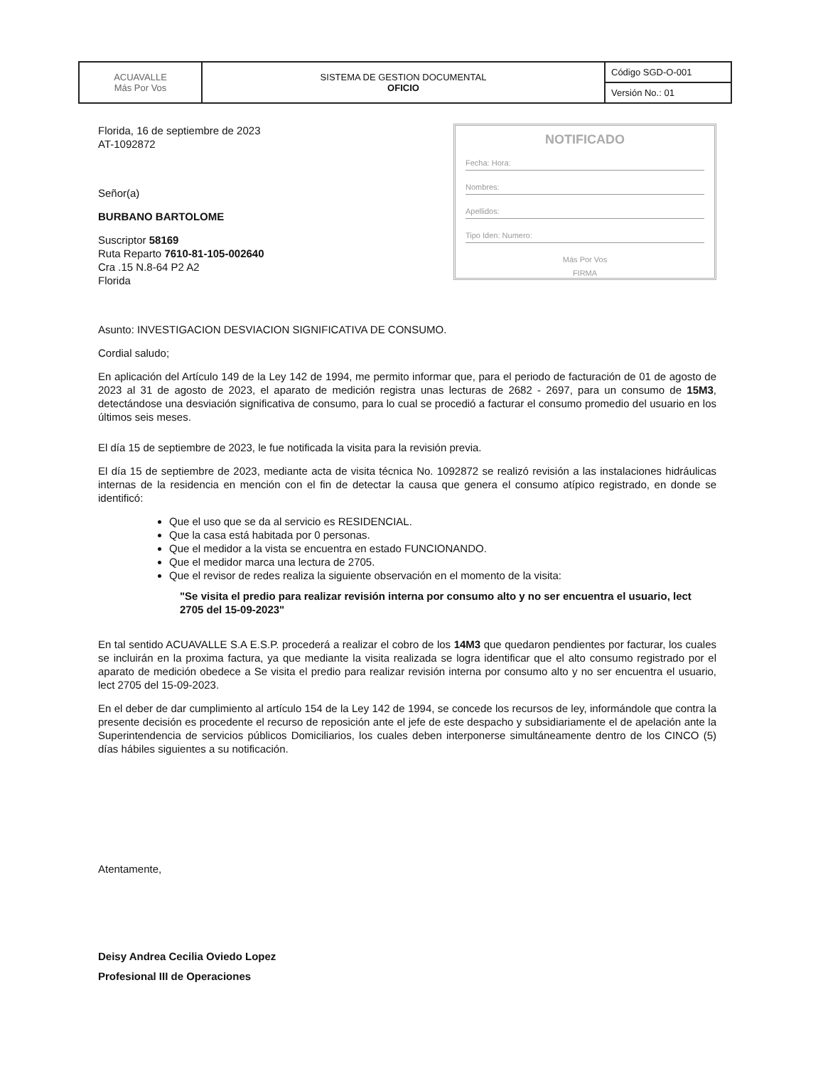| ACUAVALLE Más Por Vos | SISTEMA DE GESTION DOCUMENTAL OFICIO | Código SGD-O-001 |
| | | Versión No.: 01 |
Florida, 16 de septiembre de 2023
AT-1092872
Señor(a)
BURBANO BARTOLOME
Suscriptor 58169
Ruta Reparto 7610-81-105-002640
Cra .15 N.8-64 P2 A2
Florida
NOTIFICADO
Fecha: Hora:
Nombres:
Apellidos:
Tipo Iden: Numero:
Más Por Vos
FIRMA
Asunto: INVESTIGACION DESVIACION SIGNIFICATIVA DE CONSUMO.
Cordial saludo;
En aplicación del Artículo 149 de la Ley 142 de 1994, me permito informar que, para el periodo de facturación de 01 de agosto de 2023 al 31 de agosto de 2023, el aparato de medición registra unas lecturas de 2682 - 2697, para un consumo de 15M3, detectándose una desviación significativa de consumo, para lo cual se procedió a facturar el consumo promedio del usuario en los últimos seis meses.
El día 15 de septiembre de 2023, le fue notificada la visita para la revisión previa.
El día 15 de septiembre de 2023, mediante acta de visita técnica No. 1092872 se realizó revisión a las instalaciones hidráulicas internas de la residencia en mención con el fin de detectar la causa que genera el consumo atípico registrado, en donde se identificó:
Que el uso que se da al servicio es RESIDENCIAL.
Que la casa está habitada por 0 personas.
Que el medidor a la vista se encuentra en estado FUNCIONANDO.
Que el medidor marca una lectura de 2705.
Que el revisor de redes realiza la siguiente observación en el momento de la visita:
"Se visita el predio para realizar revisión interna por consumo alto y no ser encuentra el usuario, lect 2705 del 15-09-2023"
En tal sentido ACUAVALLE S.A E.S.P. procederá a realizar el cobro de los 14M3 que quedaron pendientes por facturar, los cuales se incluirán en la proxima factura, ya que mediante la visita realizada se logra identificar que el alto consumo registrado por el aparato de medición obedece a Se visita el predio para realizar revisión interna por consumo alto y no ser encuentra el usuario, lect 2705 del 15-09-2023.
En el deber de dar cumplimiento al artículo 154 de la Ley 142 de 1994, se concede los recursos de ley, informándole que contra la presente decisión es procedente el recurso de reposición ante el jefe de este despacho y subsidiariamente el de apelación ante la Superintendencia de servicios públicos Domiciliarios, los cuales deben interponerse simultáneamente dentro de los CINCO (5) días hábiles siguientes a su notificación.
Atentamente,
Deisy Andrea Cecilia Oviedo Lopez
Profesional III de Operaciones